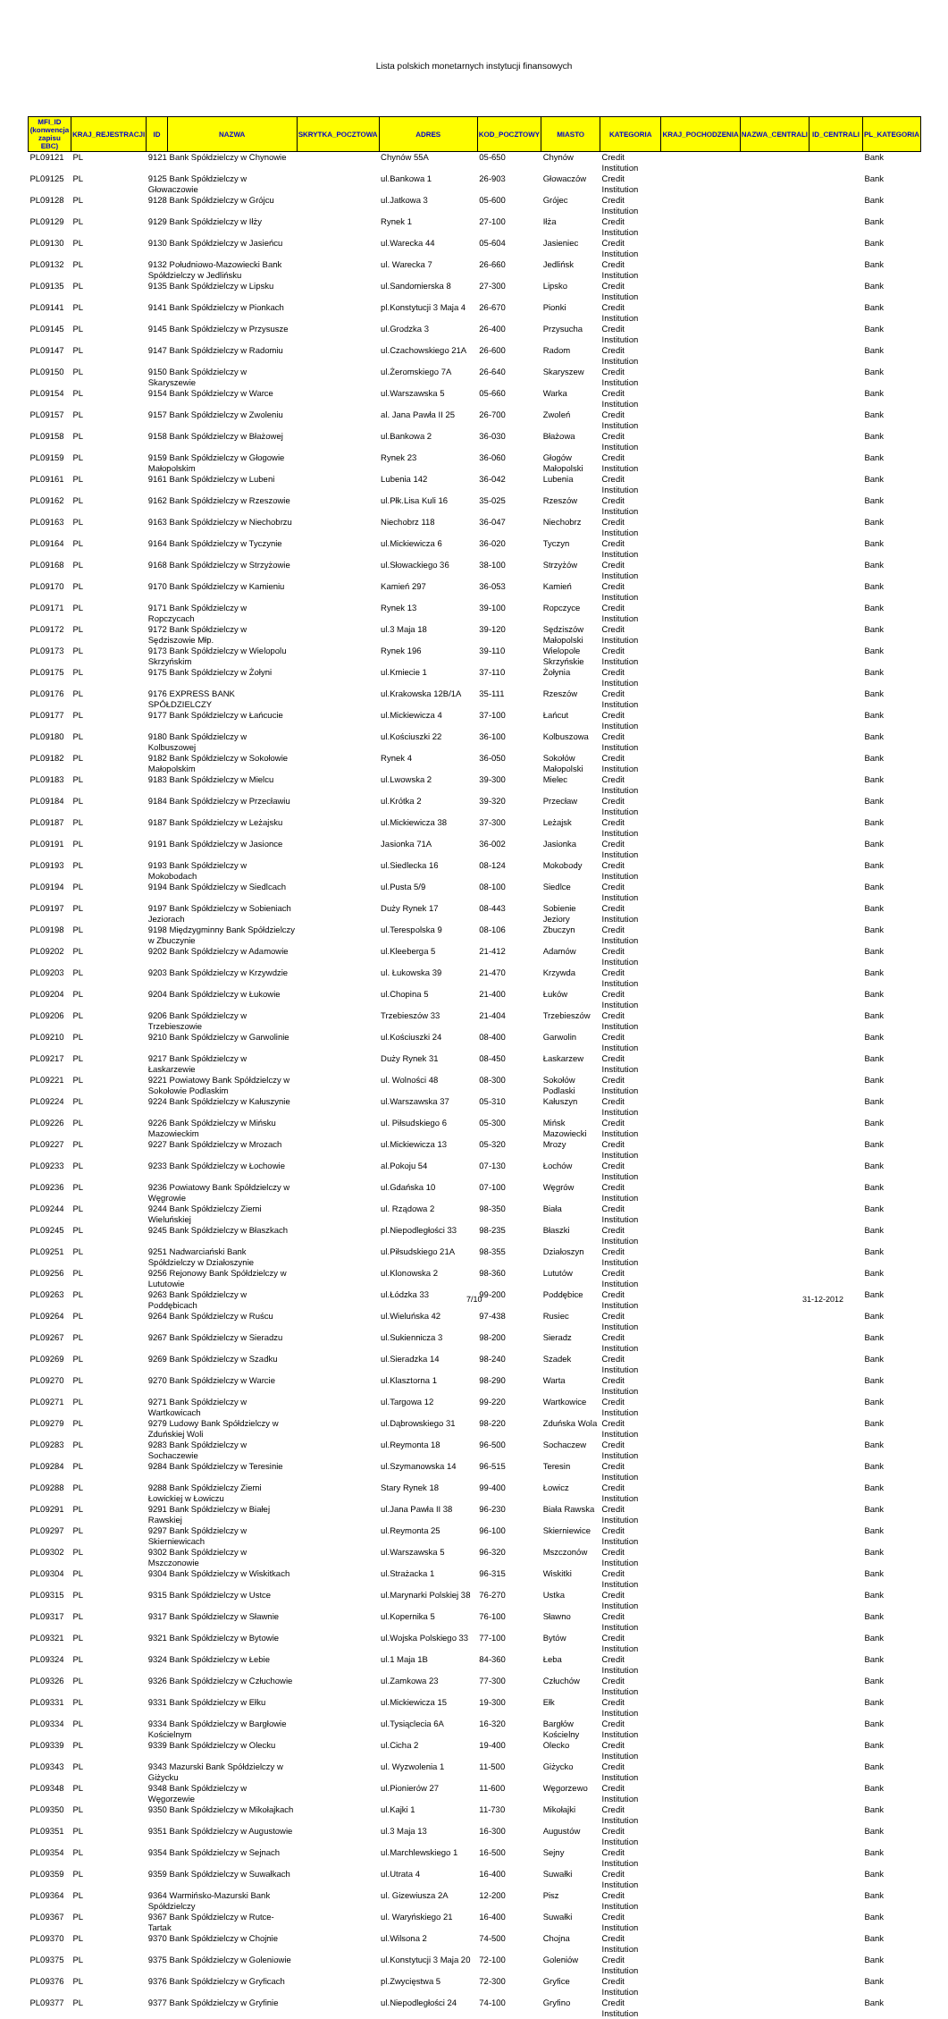Lista polskich monetarnych instytucji finansowych
| MFI_ID (konwencja zapisu EBC) | KRAJ_REJESTRACJI | ID | NAZWA | SKRYTKA_POCZTOWA | ADRES | KOD_POCZTOWY | MIASTO | KATEGORIA | KRAJ_POCHODZENIA | NAZWA_CENTRALI | ID_CENTRALI | PL_KATEGORIA |
| --- | --- | --- | --- | --- | --- | --- | --- | --- | --- | --- | --- | --- |
| PL09121 | PL | 9121 Bank Spółdzielczy w Chynowie | | | Chynów 55A | 05-650 | Chynów | Credit Institution | | | | Bank |
| PL09125 | PL | 9125 Bank Spółdzielczy w Głowaczowie | | | ul.Bankowa 1 | 26-903 | Głowaczów | Credit Institution | | | | Bank |
| PL09128 | PL | 9128 Bank Spółdzielczy w Grójcu | | | ul.Jatkowa 3 | 05-600 | Grójec | Credit Institution | | | | Bank |
| PL09129 | PL | 9129 Bank Spółdzielczy w Iłży | | | Rynek 1 | 27-100 | Iłża | Credit Institution | | | | Bank |
| PL09130 | PL | 9130 Bank Spółdzielczy w Jasieńcu | | | ul.Warecka 44 | 05-604 | Jasieniec | Credit Institution | | | | Bank |
| PL09132 | PL | 9132 Południowo-Mazowiecki Bank Spółdzielczy w Jedlińsku | | | ul. Warecka 7 | 26-660 | Jedlińsk | Credit Institution | | | | Bank |
| PL09135 | PL | 9135 Bank Spółdzielczy w Lipsku | | | ul.Sandomierska 8 | 27-300 | Lipsko | Credit Institution | | | | Bank |
| PL09141 | PL | 9141 Bank Spółdzielczy w Pionkach | | | pl.Konstytucji 3 Maja 4 | 26-670 | Pionki | Credit Institution | | | | Bank |
| PL09145 | PL | 9145 Bank Spółdzielczy w Przysusze | | | ul.Grodzka 3 | 26-400 | Przysucha | Credit Institution | | | | Bank |
| PL09147 | PL | 9147 Bank Spółdzielczy w Radomiu | | | ul.Czachowskiego 21A | 26-600 | Radom | Credit Institution | | | | Bank |
| PL09150 | PL | 9150 Bank Spółdzielczy w Skaryszewie | | | ul.Żeromskiego 7A | 26-640 | Skaryszew | Credit Institution | | | | Bank |
| PL09154 | PL | 9154 Bank Spółdzielczy w Warce | | | ul.Warszawska 5 | 05-660 | Warka | Credit Institution | | | | Bank |
| PL09157 | PL | 9157 Bank Spółdzielczy w Zwoleniu | | | al. Jana Pawła II 25 | 26-700 | Zwoleń | Credit Institution | | | | Bank |
| PL09158 | PL | 9158 Bank Spółdzielczy w Błażowej | | | ul.Bankowa 2 | 36-030 | Błażowa | Credit Institution | | | | Bank |
| PL09159 | PL | 9159 Bank Spółdzielczy w Głogowie Małopolskim | | | Rynek 23 | 36-060 | Głogów Małopolski | Credit Institution | | | | Bank |
| PL09161 | PL | 9161 Bank Spółdzielczy w Lubeni | | | Lubenia 142 | 36-042 | Lubenia | Credit Institution | | | | Bank |
| PL09162 | PL | 9162 Bank Spółdzielczy w Rzeszowie | | | ul.Płk.Lisa Kuli 16 | 35-025 | Rzeszów | Credit Institution | | | | Bank |
| PL09163 | PL | 9163 Bank Spółdzielczy w Niechobrzu | | | Niechobrz 118 | 36-047 | Niechobrz | Credit Institution | | | | Bank |
| PL09164 | PL | 9164 Bank Spółdzielczy w Tyczynie | | | ul.Mickiewicza 6 | 36-020 | Tyczyn | Credit Institution | | | | Bank |
| PL09168 | PL | 9168 Bank Spółdzielczy w Strzyżowie | | | ul.Słowackiego 36 | 38-100 | Strzyżów | Credit Institution | | | | Bank |
| PL09170 | PL | 9170 Bank Spółdzielczy w Kamieniu | | | Kamień 297 | 36-053 | Kamień | Credit Institution | | | | Bank |
| PL09171 | PL | 9171 Bank Spółdzielczy w Ropczycach | | | Rynek 13 | 39-100 | Ropczyce | Credit Institution | | | | Bank |
| PL09172 | PL | 9172 Bank Spółdzielczy w Sędziszowie Młp. | | | ul.3 Maja 18 | 39-120 | Sędziszów Małopolski | Credit Institution | | | | Bank |
| PL09173 | PL | 9173 Bank Spółdzielczy w Wielopolu Skrzyńskim | | | Rynek 196 | 39-110 | Wielopole Skrzyńskie | Credit Institution | | | | Bank |
| PL09175 | PL | 9175 Bank Spółdzielczy w Żołyni | | | ul.Kmiecie 1 | 37-110 | Żołynia | Credit Institution | | | | Bank |
| PL09176 | PL | 9176 EXPRESS BANK SPÓŁDZIELCZY | | | ul.Krakowska 12B/1A | 35-111 | Rzeszów | Credit Institution | | | | Bank |
| PL09177 | PL | 9177 Bank Spółdzielczy w Łańcucie | | | ul.Mickiewicza 4 | 37-100 | Łańcut | Credit Institution | | | | Bank |
| PL09180 | PL | 9180 Bank Spółdzielczy w Kolbuszowej | | | ul.Kościuszki 22 | 36-100 | Kolbuszowa | Credit Institution | | | | Bank |
| PL09182 | PL | 9182 Bank Spółdzielczy w Sokołowie Małopolskim | | | Rynek 4 | 36-050 | Sokołów Małopolski | Credit Institution | | | | Bank |
| PL09183 | PL | 9183 Bank Spółdzielczy w Mielcu | | | ul.Lwowska 2 | 39-300 | Mielec | Credit Institution | | | | Bank |
| PL09184 | PL | 9184 Bank Spółdzielczy w Przecławiu | | | ul.Krótka 2 | 39-320 | Przecław | Credit Institution | | | | Bank |
| PL09187 | PL | 9187 Bank Spółdzielczy w Leżajsku | | | ul.Mickiewicza 38 | 37-300 | Leżajsk | Credit Institution | | | | Bank |
| PL09191 | PL | 9191 Bank Spółdzielczy w Jasionce | | | Jasionka 71A | 36-002 | Jasionka | Credit Institution | | | | Bank |
| PL09193 | PL | 9193 Bank Spółdzielczy w Mokobodach | | | ul.Siedlecka 16 | 08-124 | Mokobody | Credit Institution | | | | Bank |
| PL09194 | PL | 9194 Bank Spółdzielczy w Siedlcach | | | ul.Pusta 5/9 | 08-100 | Siedlce | Credit Institution | | | | Bank |
| PL09197 | PL | 9197 Bank Spółdzielczy w Sobieniach Jeziorach | | | Duży Rynek 17 | 08-443 | Sobienie Jeziory | Credit Institution | | | | Bank |
| PL09198 | PL | 9198 Międzygminny Bank Spółdzielczy w Zbuczynie | | | ul.Terespolska 9 | 08-106 | Zbuczyn | Credit Institution | | | | Bank |
| PL09202 | PL | 9202 Bank Spółdzielczy w Adamowie | | | ul.Kleeberga 5 | 21-412 | Adamów | Credit Institution | | | | Bank |
| PL09203 | PL | 9203 Bank Spółdzielczy w Krzywdzie | | | ul. Łukowska 39 | 21-470 | Krzywda | Credit Institution | | | | Bank |
| PL09204 | PL | 9204 Bank Spółdzielczy w Łukowie | | | ul.Chopina 5 | 21-400 | Łuków | Credit Institution | | | | Bank |
| PL09206 | PL | 9206 Bank Spółdzielczy w Trzebieszowie | | | Trzebieszów 33 | 21-404 | Trzebieszów | Credit Institution | | | | Bank |
| PL09210 | PL | 9210 Bank Spółdzielczy w Garwolinie | | | ul.Kościuszki 24 | 08-400 | Garwolin | Credit Institution | | | | Bank |
| PL09217 | PL | 9217 Bank Spółdzielczy w Łaskarzewie | | | Duży Rynek 31 | 08-450 | Łaskarzew | Credit Institution | | | | Bank |
| PL09221 | PL | 9221 Powiatowy Bank Spółdzielczy w Sokołowie Podlaskim | | | ul. Wolności 48 | 08-300 | Sokołów Podlaski | Credit Institution | | | | Bank |
| PL09224 | PL | 9224 Bank Spółdzielczy w Kałuszynie | | | ul.Warszawska 37 | 05-310 | Kałuszyn | Credit Institution | | | | Bank |
| PL09226 | PL | 9226 Bank Spółdzielczy w Mińsku Mazowieckim | | | ul. Piłsudskiego 6 | 05-300 | Mińsk Mazowiecki | Credit Institution | | | | Bank |
| PL09227 | PL | 9227 Bank Spółdzielczy w Mrozach | | | ul.Mickiewicza 13 | 05-320 | Mrozy | Credit Institution | | | | Bank |
| PL09233 | PL | 9233 Bank Spółdzielczy w Łochowie | | | al.Pokoju 54 | 07-130 | Łochów | Credit Institution | | | | Bank |
| PL09236 | PL | 9236 Powiatowy Bank Spółdzielczy w Węgrowie | | | ul.Gdańska 10 | 07-100 | Węgrów | Credit Institution | | | | Bank |
| PL09244 | PL | 9244 Bank Spółdzielczy Ziemi Wieluńskiej | | | ul. Rządowa 2 | 98-350 | Biała | Credit Institution | | | | Bank |
| PL09245 | PL | 9245 Bank Spółdzielczy w Błaszkach | | | pl.Niepodległości 33 | 98-235 | Błaszki | Credit Institution | | | | Bank |
| PL09251 | PL | 9251 Nadwarciański Bank Spółdzielczy w Działoszynie | | | ul.Piłsudskiego 21A | 98-355 | Działoszyn | Credit Institution | | | | Bank |
| PL09256 | PL | 9256 Rejonowy Bank Spółdzielczy w Lututowie | | | ul.Klonowska 2 | 98-360 | Lututów | Credit Institution | | | | Bank |
| PL09263 | PL | 9263 Bank Spółdzielczy w Poddębicach | | | ul.Łódzka 33 | 99-200 | Poddębice | Credit Institution | | | | Bank |
| PL09264 | PL | 9264 Bank Spółdzielczy w Ruścu | | | ul.Wieluńska 42 | 97-438 | Rusiec | Credit Institution | | | | Bank |
| PL09267 | PL | 9267 Bank Spółdzielczy w Sieradzu | | | ul.Sukiennicza 3 | 98-200 | Sieradz | Credit Institution | | | | Bank |
| PL09269 | PL | 9269 Bank Spółdzielczy w Szadku | | | ul.Sieradzka 14 | 98-240 | Szadek | Credit Institution | | | | Bank |
| PL09270 | PL | 9270 Bank Spółdzielczy w Warcie | | | ul.Klasztorna 1 | 98-290 | Warta | Credit Institution | | | | Bank |
| PL09271 | PL | 9271 Bank Spółdzielczy w Wartkowicach | | | ul.Targowa 12 | 99-220 | Wartkowice | Credit Institution | | | | Bank |
| PL09279 | PL | 9279 Ludowy Bank Spółdzielczy w Zduńskiej Woli | | | ul.Dąbrowskiego 31 | 98-220 | Zduńska Wola | Credit Institution | | | | Bank |
| PL09283 | PL | 9283 Bank Spółdzielczy w Sochaczewie | | | ul.Reymonta 18 | 96-500 | Sochaczew | Credit Institution | | | | Bank |
| PL09284 | PL | 9284 Bank Spółdzielczy w Teresinie | | | ul.Szymanowska 14 | 96-515 | Teresin | Credit Institution | | | | Bank |
| PL09288 | PL | 9288 Bank Spółdzielczy Ziemi Łowickiej w Łowiczu | | | Stary Rynek 18 | 99-400 | Łowicz | Credit Institution | | | | Bank |
| PL09291 | PL | 9291 Bank Spółdzielczy w Białej Rawskiej | | | ul.Jana Pawła II 38 | 96-230 | Biała Rawska | Credit Institution | | | | Bank |
| PL09297 | PL | 9297 Bank Spółdzielczy w Skierniewicach | | | ul.Reymonta 25 | 96-100 | Skierniewice | Credit Institution | | | | Bank |
| PL09302 | PL | 9302 Bank Spółdzielczy w Mszczonowie | | | ul.Warszawska 5 | 96-320 | Mszczonów | Credit Institution | | | | Bank |
| PL09304 | PL | 9304 Bank Spółdzielczy w Wiskitkach | | | ul.Strażacka 1 | 96-315 | Wiskitki | Credit Institution | | | | Bank |
| PL09315 | PL | 9315 Bank Spółdzielczy w Ustce | | | ul.Marynarki Polskiej 38 | 76-270 | Ustka | Credit Institution | | | | Bank |
| PL09317 | PL | 9317 Bank Spółdzielczy w Sławnie | | | ul.Kopernika 5 | 76-100 | Sławno | Credit Institution | | | | Bank |
| PL09321 | PL | 9321 Bank Spółdzielczy w Bytowie | | | ul.Wojska Polskiego 33 | 77-100 | Bytów | Credit Institution | | | | Bank |
| PL09324 | PL | 9324 Bank Spółdzielczy w Łebie | | | ul.1 Maja 1B | 84-360 | Łeba | Credit Institution | | | | Bank |
| PL09326 | PL | 9326 Bank Spółdzielczy w Człuchowie | | | ul.Zamkowa 23 | 77-300 | Człuchów | Credit Institution | | | | Bank |
| PL09331 | PL | 9331 Bank Spółdzielczy w Ełku | | | ul.Mickiewicza 15 | 19-300 | Ełk | Credit Institution | | | | Bank |
| PL09334 | PL | 9334 Bank Spółdzielczy w Bargłowie Kościelnym | | | ul.Tysiąclecia 6A | 16-320 | Bargłów Kościelny | Credit Institution | | | | Bank |
| PL09339 | PL | 9339 Bank Spółdzielczy w Olecku | | | ul.Cicha 2 | 19-400 | Olecko | Credit Institution | | | | Bank |
| PL09343 | PL | 9343 Mazurski Bank Spółdzielczy w Giżycku | | | ul. Wyzwolenia 1 | 11-500 | Giżycko | Credit Institution | | | | Bank |
| PL09348 | PL | 9348 Bank Spółdzielczy w Węgorzewie | | | ul.Pionierów 27 | 11-600 | Węgorzewo | Credit Institution | | | | Bank |
| PL09350 | PL | 9350 Bank Spółdzielczy w Mikołajkach | | | ul.Kajki 1 | 11-730 | Mikołajki | Credit Institution | | | | Bank |
| PL09351 | PL | 9351 Bank Spółdzielczy w Augustowie | | | ul.3 Maja 13 | 16-300 | Augustów | Credit Institution | | | | Bank |
| PL09354 | PL | 9354 Bank Spółdzielczy w Sejnach | | | ul.Marchlewskiego 1 | 16-500 | Sejny | Credit Institution | | | | Bank |
| PL09359 | PL | 9359 Bank Spółdzielczy w Suwałkach | | | ul.Utrata 4 | 16-400 | Suwałki | Credit Institution | | | | Bank |
| PL09364 | PL | 9364 Warmińsko-Mazurski Bank Spółdzielczy | | | ul. Gizewiusza 2A | 12-200 | Pisz | Credit Institution | | | | Bank |
| PL09367 | PL | 9367 Bank Spółdzielczy w Rutce-Tartak | | | ul. Waryńskiego 21 | 16-400 | Suwałki | Credit Institution | | | | Bank |
| PL09370 | PL | 9370 Bank Spółdzielczy w Chojnie | | | ul.Wilsona 2 | 74-500 | Chojna | Credit Institution | | | | Bank |
| PL09375 | PL | 9375 Bank Spółdzielczy w Goleniowie | | | ul.Konstytucji 3 Maja 20 | 72-100 | Goleniów | Credit Institution | | | | Bank |
| PL09376 | PL | 9376 Bank Spółdzielczy w Gryficach | | | pl.Zwycięstwa 5 | 72-300 | Gryfice | Credit Institution | | | | Bank |
| PL09377 | PL | 9377 Bank Spółdzielczy w Gryfinie | | | ul.Niepodległości 24 | 74-100 | Gryfino | Credit Institution | | | | Bank |
7/10 31-12-2012